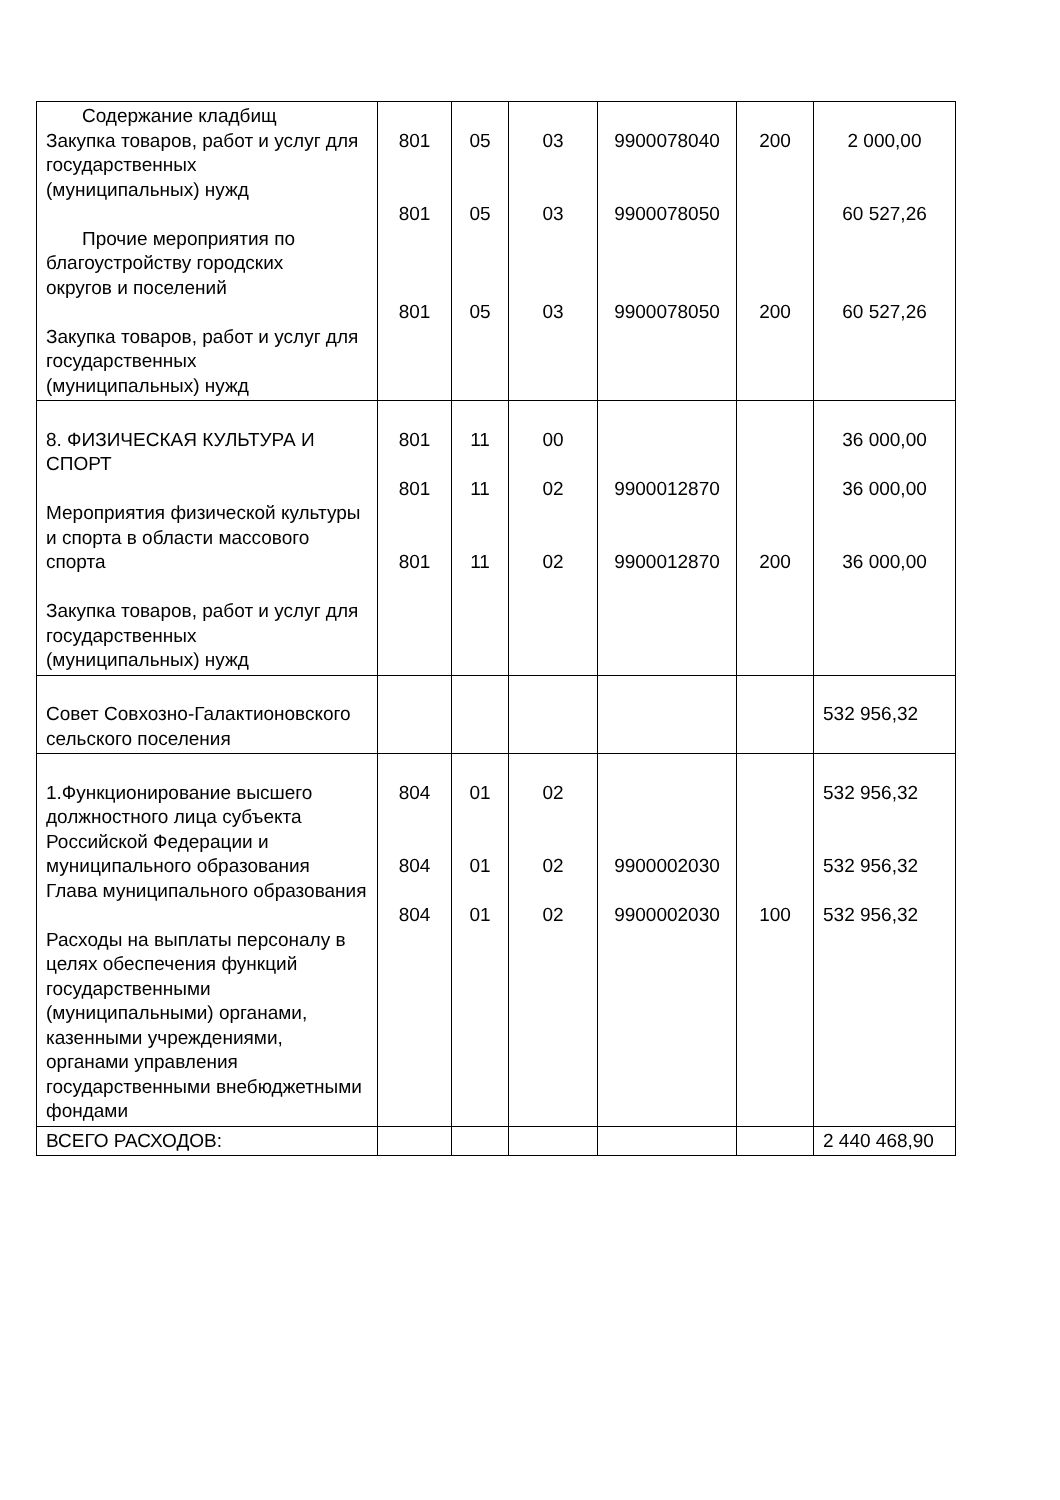| Содержание кладбищ Закупка товаров, работ и услуг для государственных (муниципальных) нужд Прочие мероприятия по благоустройству городских округов и поселений Закупка товаров, работ и услуг для государственных (муниципальных) нужд | 801 801 801 | 05 05 05 | 03 03 03 | 9900078040 9900078050 9900078050 | 200 200 | 2 000,00 60 527,26 60 527,26 |
| 8. ФИЗИЧЕСКАЯ КУЛЬТУРА И СПОРТ Мероприятия физической культуры и спорта в области массового спорта Закупка товаров, работ и услуг для государственных (муниципальных) нужд | 801 801 801 | 11 11 11 | 00 02 02 | 9900012870 9900012870 | 200 | 36 000,00 36 000,00 36 000,00 |
| Совет Совхозно-Галактионовского сельского поселения | | | | | | 532 956,32 |
| 1.Функционирование высшего должностного лица субъекта Российской Федерации и муниципального образования Глава муниципального образования Расходы на выплаты персоналу в целях обеспечения функций государственными (муниципальными) органами, казенными учреждениями, органами управления государственными внебюджетными фондами | 804 804 804 | 01 01 01 | 02 02 02 | 9900002030 9900002030 | 100 | 532 956,32 532 956,32 532 956,32 |
| ВСЕГО РАСХОДОВ: | | | | | | 2 440 468,90 |